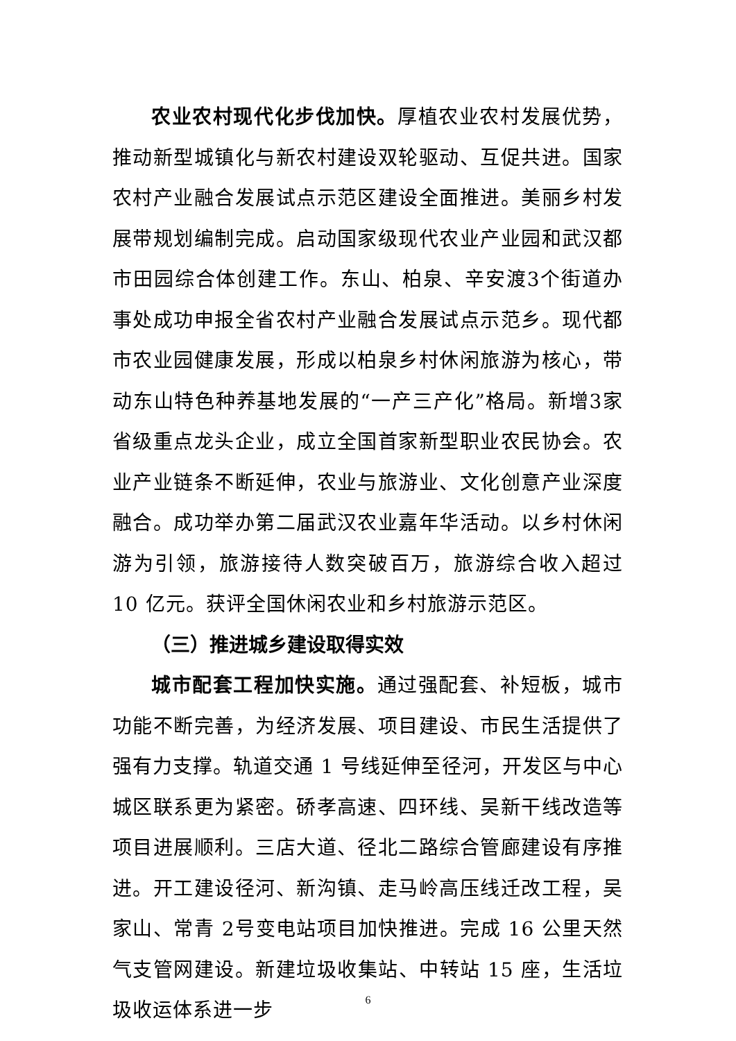农业农村现代化步伐加快。厚植农业农村发展优势，推动新型城镇化与新农村建设双轮驱动、互促共进。国家农村产业融合发展试点示范区建设全面推进。美丽乡村发展带规划编制完成。启动国家级现代农业产业园和武汉都市田园综合体创建工作。东山、柏泉、辛安渡3个街道办事处成功申报全省农村产业融合发展试点示范乡。现代都市农业园健康发展，形成以柏泉乡村休闲旅游为核心，带动东山特色种养基地发展的“一产三产化”格局。新增3家省级重点龙头企业，成立全国首家新型职业农民协会。农业产业链条不断延伸，农业与旅游业、文化创意产业深度融合。成功举办第二届武汉农业嘉年华活动。以乡村休闲游为引领，旅游接待人数突破百万，旅游综合收入超过 10 亿元。获评全国休闲农业和乡村旅游示范区。
（三）推进城乡建设取得实效
城市配套工程加快实施。通过强配套、补短板，城市功能不断完善，为经济发展、项目建设、市民生活提供了强有力支撑。轨道交通 1 号线延伸至径河，开发区与中心城区联系更为紧密。硚孝高速、四环线、吴新干线改造等项目进展顺利。三店大道、径北二路综合管廊建设有序推进。开工建设径河、新沟镇、走马岭高压线迁改工程，吴家山、常青 2号变电站项目加快推进。完成 16 公里天然气支管网建设。新建垃圾收集站、中转站 15 座，生活垃圾收运体系进一步
6